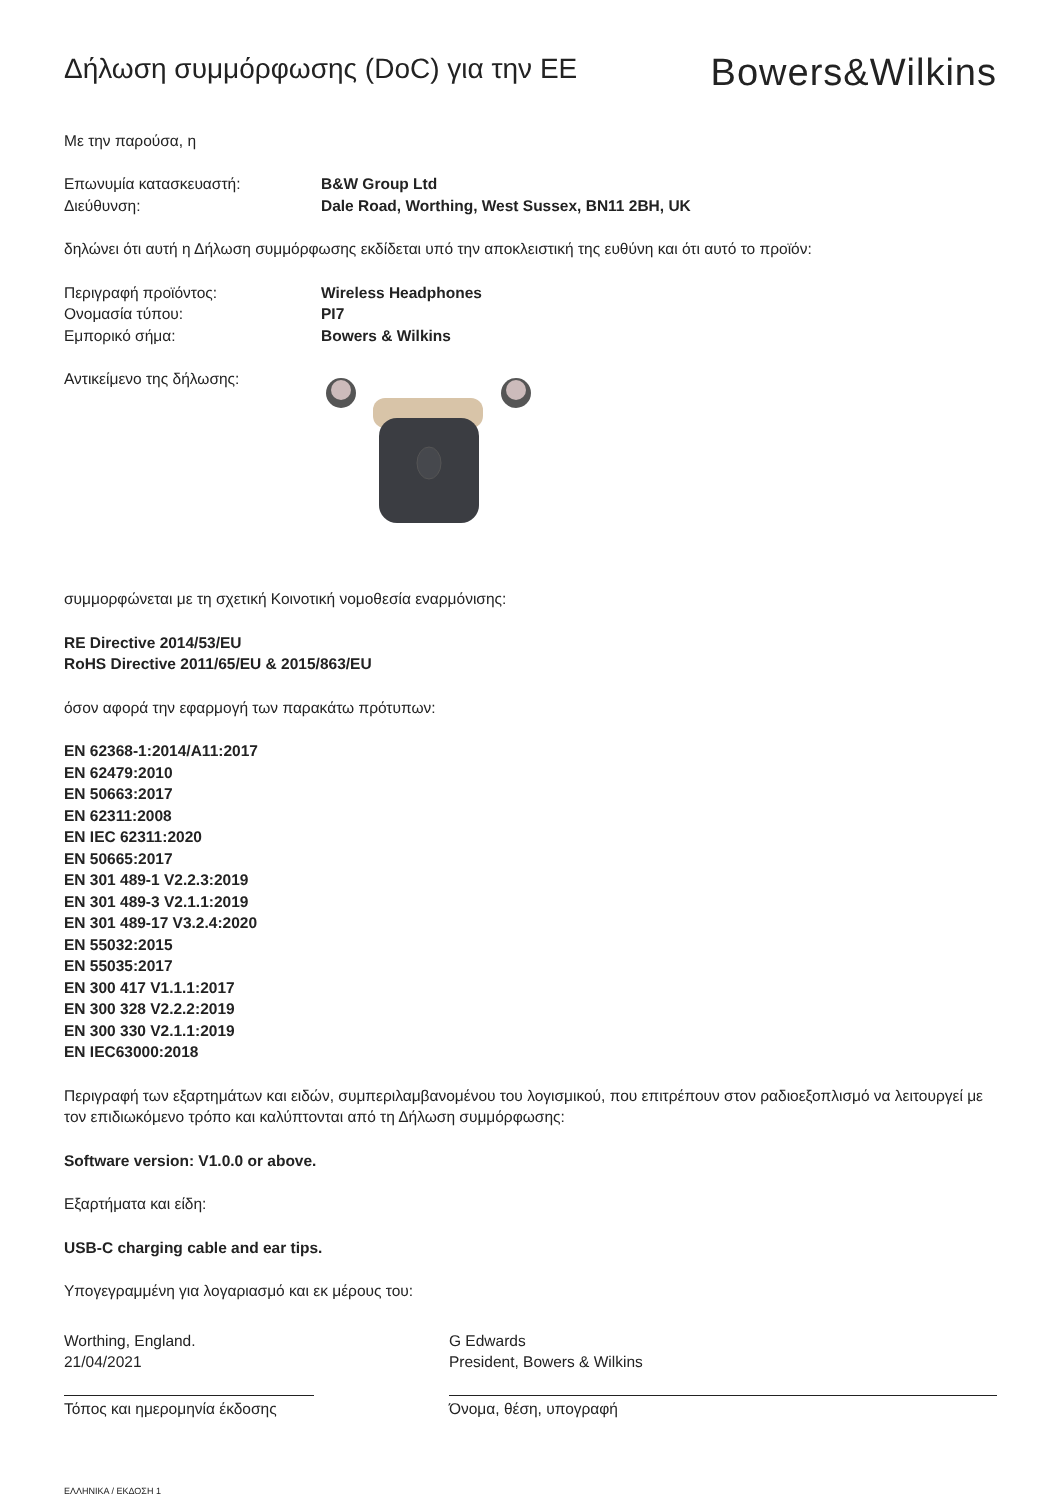Δήλωση συμμόρφωσης (DoC) για την ΕΕ
Bowers&Wilkins
Με την παρούσα, η
Επωνυμία κατασκευαστή: B&W Group Ltd
Διεύθυνση: Dale Road, Worthing, West Sussex, BN11 2BH, UK
δηλώνει ότι αυτή η Δήλωση συμμόρφωσης εκδίδεται υπό την αποκλειστική της ευθύνη και ότι αυτό το προϊόν:
Περιγραφή προϊόντος: Wireless Headphones
Ονομασία τύπου: PI7
Εμπορικό σήμα: Bowers & Wilkins
Αντικείμενο της δήλωσης:
συμμορφώνεται με τη σχετική Κοινοτική νομοθεσία εναρμόνισης:
RE Directive 2014/53/EU
RoHS Directive 2011/65/EU & 2015/863/EU
όσον αφορά την εφαρμογή των παρακάτω πρότυπων:
EN 62368-1:2014/A11:2017
EN 62479:2010
EN 50663:2017
EN 62311:2008
EN IEC 62311:2020
EN 50665:2017
EN 301 489-1 V2.2.3:2019
EN 301 489-3 V2.1.1:2019
EN 301 489-17 V3.2.4:2020
EN 55032:2015
EN 55035:2017
EN 300 417 V1.1.1:2017
EN 300 328 V2.2.2:2019
EN 300 330 V2.1.1:2019
EN IEC63000:2018
Περιγραφή των εξαρτημάτων και ειδών, συμπεριλαμβανομένου του λογισμικού, που επιτρέπουν στον ραδιοεξοπλισμό να λειτουργεί με τον επιδιωκόμενο τρόπο και καλύπτονται από τη Δήλωση συμμόρφωσης:
Software version: V1.0.0 or above.
Εξαρτήματα και είδη:
USB-C charging cable and ear tips.
Υπογεγραμμένη για λογαριασμό και εκ μέρους του:
Worthing, England.
21/04/2021
Τόπος και ημερομηνία έκδοσης
G Edwards
President, Bowers & Wilkins
Όνομα, θέση, υπογραφή
ΕΛΛΗΝΙΚΑ / ΕΚΔΟΣΗ 1